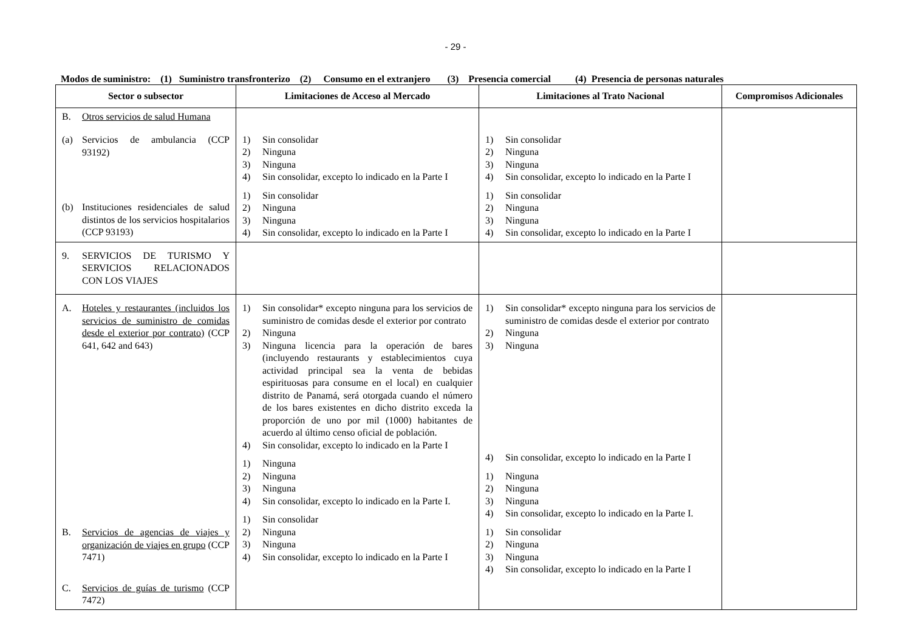- 29 -
Modos de suministro: (1) Suministro transfronterizo (2) Consumo en el extranjero (3) Presencia comercial (4) Presencia de personas naturales
| Sector o subsector | Limitaciones de Acceso al Mercado | Limitaciones al Trato Nacional | Compromisos Adicionales |
| --- | --- | --- | --- |
| B. Otros servicios de salud Humana (a) Servicios de ambulancia (CCP 93192) (b) Instituciones residenciales de salud distintos de los servicios hospitalarios (CCP 93193) | 1) Sin consolidar 2) Ninguna 3) Ninguna 4) Sin consolidar, excepto lo indicado en la Parte I 1) Sin consolidar 2) Ninguna 3) Ninguna 4) Sin consolidar, excepto lo indicado en la Parte I | 1) Sin consolidar 2) Ninguna 3) Ninguna 4) Sin consolidar, excepto lo indicado en la Parte I 1) Sin consolidar 2) Ninguna 3) Ninguna 4) Sin consolidar, excepto lo indicado en la Parte I | |
| 9. SERVICIOS DE TURISMO Y SERVICIOS RELACIONADOS CON LOS VIAJES | | | |
| A. Hoteles y restaurantes (incluidos los servicios de suministro de comidas desde el exterior por contrato) (CCP 641, 642 and 643) B. Servicios de agencias de viajes y organización de viajes en grupo (CCP 7471) C. Servicios de guías de turismo (CCP 7472) | 1) Sin consolidar* excepto ninguna para los servicios de suministro de comidas desde el exterior por contrato 2) Ninguna 3) Ninguna licencia para la operación de bares (incluyendo restaurants y establecimientos cuya actividad principal sea la venta de bebidas espirituosas para consume en el local) en cualquier distrito de Panamá, será otorgada cuando el número de los bares existentes en dicho distrito exceda la proporción de uno por mil (1000) habitantes de acuerdo al último censo oficial de población. 4) Sin consolidar, excepto lo indicado en la Parte I 1) Ninguna 2) Ninguna 3) Ninguna 4) Sin consolidar, excepto lo indicado en la Parte I. 1) Sin consolidar 2) Ninguna 3) Ninguna 4) Sin consolidar, excepto lo indicado en la Parte I | 1) Sin consolidar* excepto ninguna para los servicios de suministro de comidas desde el exterior por contrato 2) Ninguna 3) Ninguna 4) Sin consolidar, excepto lo indicado en la Parte I 1) Ninguna 2) Ninguna 3) Ninguna 4) Sin consolidar, excepto lo indicado en la Parte I. 1) Sin consolidar 2) Ninguna 3) Ninguna 4) Sin consolidar, excepto lo indicado en la Parte I | |